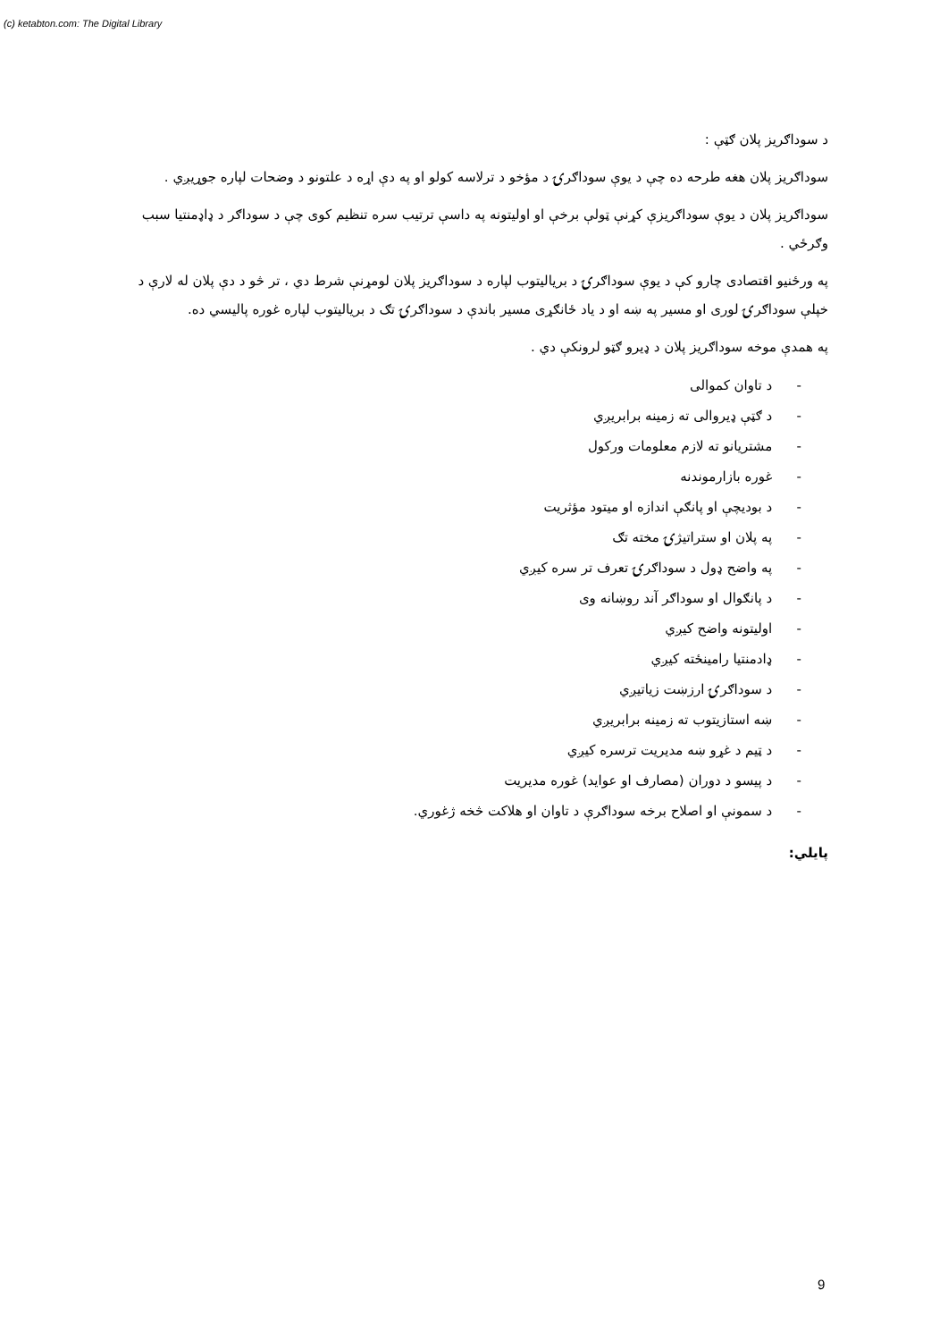(c) ketabton.com: The Digital Library
د سوداګریز پلان ګټې :
سوداګریز پلان هغه طرحه ده چې د یوې سوداګرۍ د مؤخو د ترلاسه کولو او په دې اړه د علتونو د وضحات لپاره جوړیږي .
سوداګریز پلان د یوې سوداګریزې کړنې ټولې برخې او اولیتونه په داسې ترتیب سره تنظیم کوی چې د سوداګر د ډاډمنتیا سبب وګرځي .
په ورځنیو اقتصادی چارو کې د یوې سوداګرۍ د بریالیتوب لپاره د سوداګریز پلان لومړنې شرط دي ، تر څو د دې پلان له لارې د خپلې سوداګرۍ لوری او مسیر په ښه او د یاد ځانګړی مسیر باندې د سوداګرۍ تګ د بریالیتوب لپاره غوره پالیسي ده.
په همدې موخه سوداګریز پلان د ډیرو ګټو لرونکې دي .
- د تاوان کموالی
- د ګټې ډیروالی ته زمینه برابریږي
- مشتریانو ته لازم معلومات ورکول
- غوره بازارموندنه
- د بودیچې او پانګې اندازه او میتود مؤثریت
- په پلان او ستراتیژۍ مخته تګ
- په واضح ډول د سوداګرۍ تعرف تر سره کیږي
- د پانګوال او سوداګر آند روښانه وی
- اولیتونه واضح کیږي
- ډادمنتیا رامینځته کیږي
- د سوداګرۍ ارزښت زیاتیږي
- ښه استازیتوب ته زمینه برابریږي
- د ټیم د غړو ښه مدیریت ترسره کیږي
- د پیسو د دوران (مصارف او عواید) غوره مدیریت
- د سمونې او اصلاح برخه سوداګرې د تاوان او هلاکت څخه ژغوري.
پایلي:
9